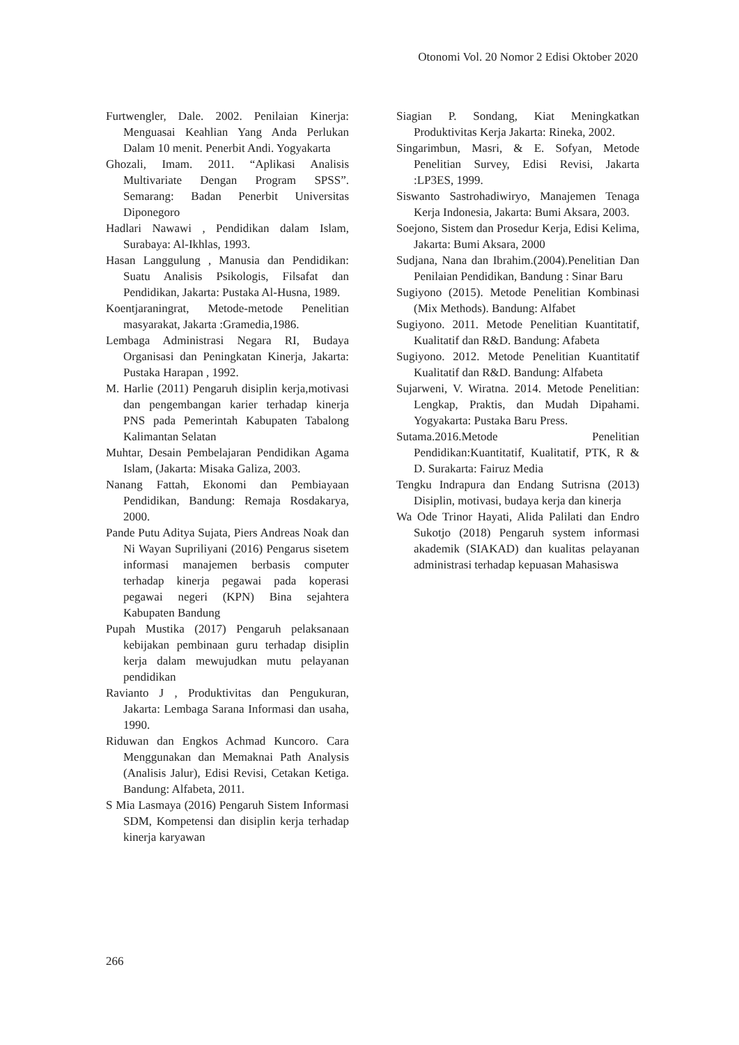Otonomi Vol. 20 Nomor 2 Edisi Oktober 2020
Furtwengler, Dale. 2002. Penilaian Kinerja: Menguasai Keahlian Yang Anda Perlukan Dalam 10 menit. Penerbit Andi. Yogyakarta
Ghozali, Imam. 2011. “Aplikasi Analisis Multivariate Dengan Program SPSS”. Semarang: Badan Penerbit Universitas Diponegoro
Hadlari Nawawi , Pendidikan dalam Islam, Surabaya: Al-Ikhlas, 1993.
Hasan Langgulung , Manusia dan Pendidikan: Suatu Analisis Psikologis, Filsafat dan Pendidikan, Jakarta: Pustaka Al-Husna, 1989.
Koentjaraningrat, Metode-metode Penelitian masyarakat, Jakarta :Gramedia,1986.
Lembaga Administrasi Negara RI, Budaya Organisasi dan Peningkatan Kinerja, Jakarta: Pustaka Harapan , 1992.
M. Harlie (2011) Pengaruh disiplin kerja,motivasi dan pengembangan karier terhadap kinerja PNS pada Pemerintah Kabupaten Tabalong Kalimantan Selatan
Muhtar, Desain Pembelajaran Pendidikan Agama Islam, (Jakarta: Misaka Galiza, 2003.
Nanang Fattah, Ekonomi dan Pembiayaan Pendidikan, Bandung: Remaja Rosdakarya, 2000.
Pande Putu Aditya Sujata, Piers Andreas Noak dan Ni Wayan Supriliyani (2016) Pengarus sisetem informasi manajemen berbasis computer terhadap kinerja pegawai pada koperasi pegawai negeri (KPN) Bina sejahtera Kabupaten Bandung
Pupah Mustika (2017) Pengaruh pelaksanaan kebijakan pembinaan guru terhadap disiplin kerja dalam mewujudkan mutu pelayanan pendidikan
Ravianto J , Produktivitas dan Pengukuran, Jakarta: Lembaga Sarana Informasi dan usaha, 1990.
Riduwan dan Engkos Achmad Kuncoro. Cara Menggunakan dan Memaknai Path Analysis (Analisis Jalur), Edisi Revisi, Cetakan Ketiga. Bandung: Alfabeta, 2011.
S Mia Lasmaya (2016) Pengaruh Sistem Informasi SDM, Kompetensi dan disiplin kerja terhadap kinerja karyawan
Siagian P. Sondang, Kiat Meningkatkan Produktivitas Kerja Jakarta: Rineka, 2002.
Singarimbun, Masri, & E. Sofyan, Metode Penelitian Survey, Edisi Revisi, Jakarta :LP3ES, 1999.
Siswanto Sastrohadiwiryo, Manajemen Tenaga Kerja Indonesia, Jakarta: Bumi Aksara, 2003.
Soejono, Sistem dan Prosedur Kerja, Edisi Kelima, Jakarta: Bumi Aksara, 2000
Sudjana, Nana dan Ibrahim.(2004).Penelitian Dan Penilaian Pendidikan, Bandung : Sinar Baru
Sugiyono (2015). Metode Penelitian Kombinasi (Mix Methods). Bandung: Alfabet
Sugiyono. 2011. Metode Penelitian Kuantitatif, Kualitatif dan R&D. Bandung: Afabeta
Sugiyono. 2012. Metode Penelitian Kuantitatif Kualitatif dan R&D. Bandung: Alfabeta
Sujarweni, V. Wiratna. 2014. Metode Penelitian: Lengkap, Praktis, dan Mudah Dipahami. Yogyakarta: Pustaka Baru Press.
Sutama.2016.Metode Penelitian Pendidikan:Kuantitatif, Kualitatif, PTK, R & D. Surakarta: Fairuz Media
Tengku Indrapura dan Endang Sutrisna (2013) Disiplin, motivasi, budaya kerja dan kinerja
Wa Ode Trinor Hayati, Alida Palilati dan Endro Sukotjo (2018) Pengaruh system informasi akademik (SIAKAD) dan kualitas pelayanan administrasi terhadap kepuasan Mahasiswa
266